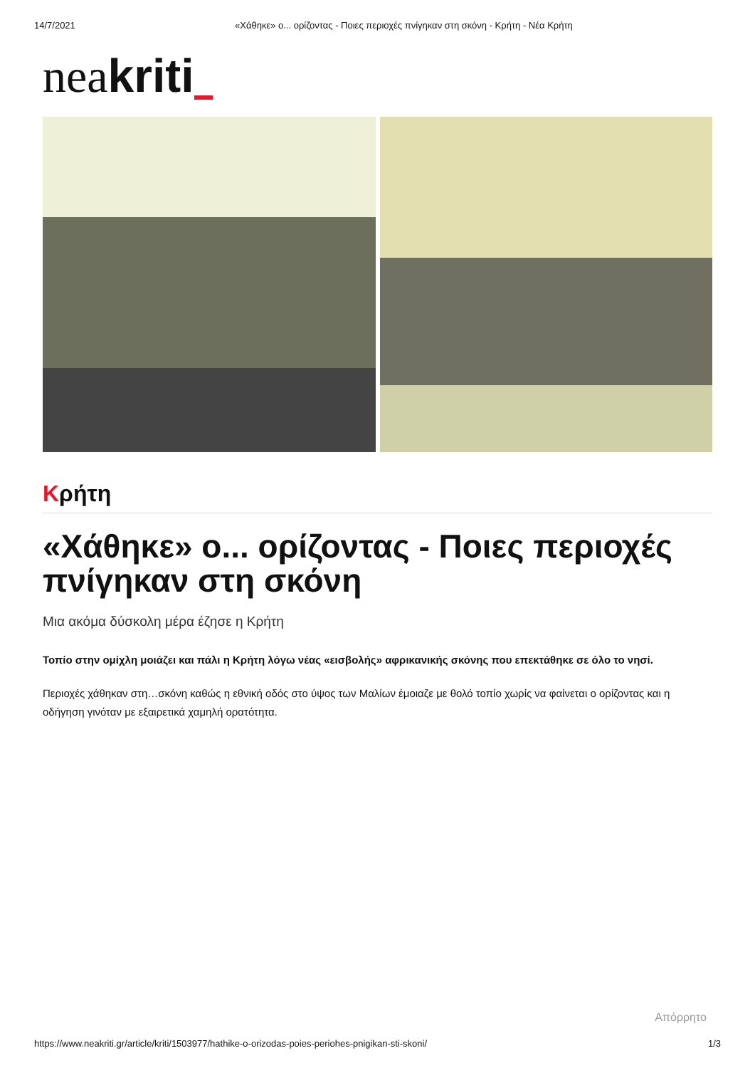14/7/2021 «Χάθηκε» ο... ορίζοντας - Ποιες περιοχές πνίγηκαν στη σκόνη - Κρήτη - Νέα Κρήτη
neakriti
Κρήτη
«Χάθηκε» ο... ορίζοντας - Ποιες περιοχές πνίγηκαν στη σκόνη
Μια ακόμα δύσκολη μέρα έζησε η Κρήτη
Τοπίο στην ομίχλη μοιάζει και πάλι η Κρήτη λόγω νέας «εισβολής» αφρικανικής σκόνης που επεκτάθηκε σε όλο το νησί.
Περιοχές χάθηκαν στη…σκόνη καθώς η εθνική οδός στο ύψος των Μαλίων έμοιαζε με θολό τοπίο χωρίς να φαίνεται ο ορίζοντας και η οδήγηση γινόταν με εξαιρετικά χαμηλή ορατότητα.
Απόρρητο
https://www.neakriti.gr/article/kriti/1503977/hathike-o-orizodas-poies-periohes-pnigikan-sti-skoni/ 1/3